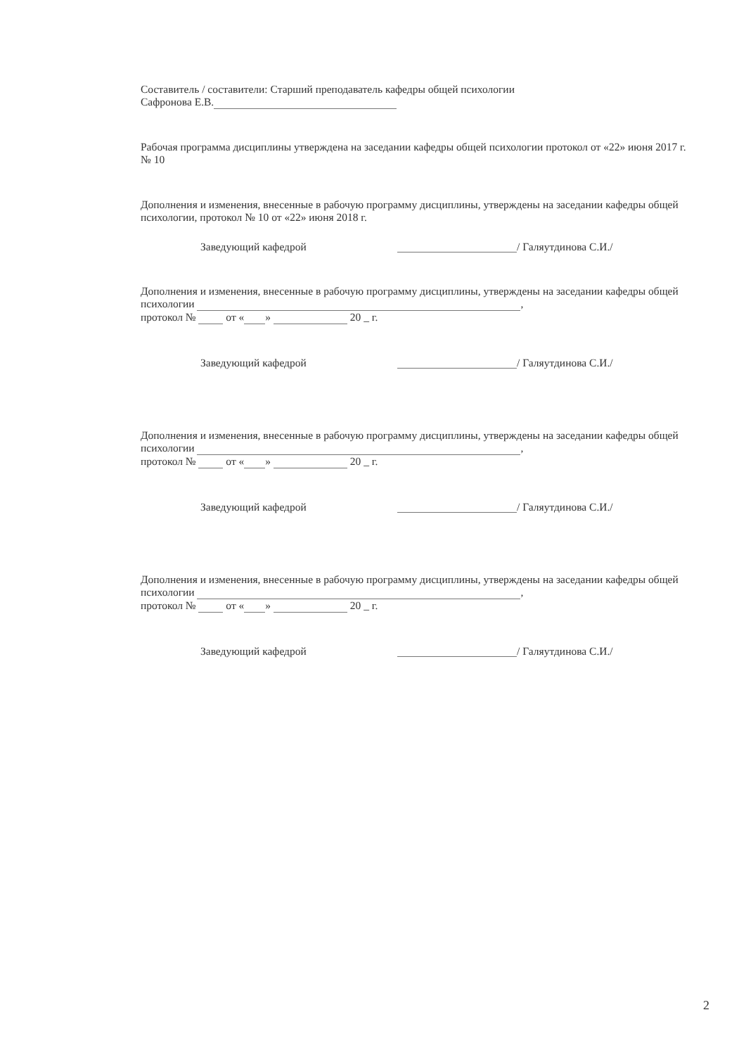Составитель / составители: Старший преподаватель кафедры общей психологии
Сафронова Е.В.
Рабочая программа дисциплины утверждена на заседании кафедры общей психологии протокол от «22» июня 2017 г. № 10
Дополнения и изменения, внесенные в рабочую программу дисциплины, утверждены на заседании кафедры общей психологии, протокол № 10 от «22» июня 2018 г.
Заведующий кафедрой / Галяутдинова С.И./
Дополнения и изменения, внесенные в рабочую программу дисциплины, утверждены на заседании кафедры общей психологии ,
протокол № от « » 20 _ г.
Заведующий кафедрой / Галяутдинова С.И./
Дополнения и изменения, внесенные в рабочую программу дисциплины, утверждены на заседании кафедры общей психологии ,
протокол № от « » 20 _ г.
Заведующий кафедрой / Галяутдинова С.И./
Дополнения и изменения, внесенные в рабочую программу дисциплины, утверждены на заседании кафедры общей психологии ,
протокол № от « » 20 _ г.
Заведующий кафедрой / Галяутдинова С.И./
2